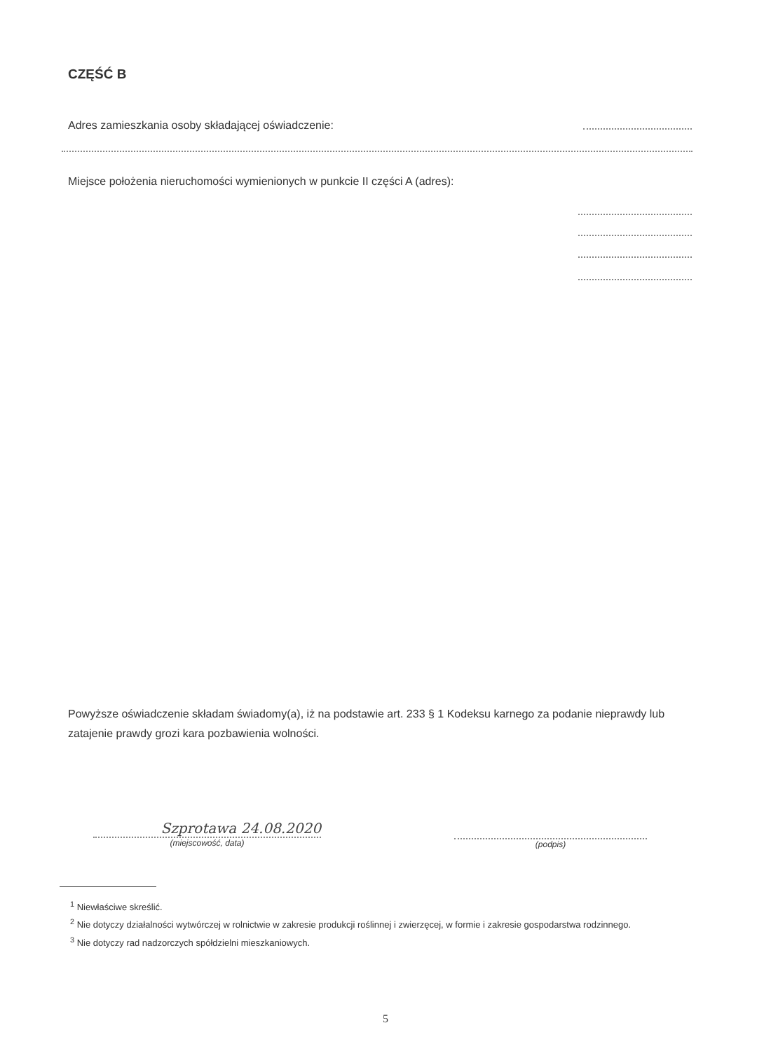CZĘŚĆ B
Adres zamieszkania osoby składającej oświadczenie:
Miejsce położenia nieruchomości wymienionych w punkcie II części A (adres):
Powyższe oświadczenie składam świadomy(a), iż na podstawie art. 233 § 1 Kodeksu karnego za podanie nieprawdy lub zatajenie prawdy grozi kara pozbawienia wolności.
Szprotawa 24.08.2020
(miejscowość, data)
(podpis)
<sup>1</sup> Niewłaściwe skreślić.
<sup>2</sup> Nie dotyczy działalności wytwórczej w rolnictwie w zakresie produkcji roślinnej i zwierzęcej, w formie i zakresie gospodarstwa rodzinnego.
<sup>3</sup> Nie dotyczy rad nadzorczych spółdzielni mieszkaniowych.
5